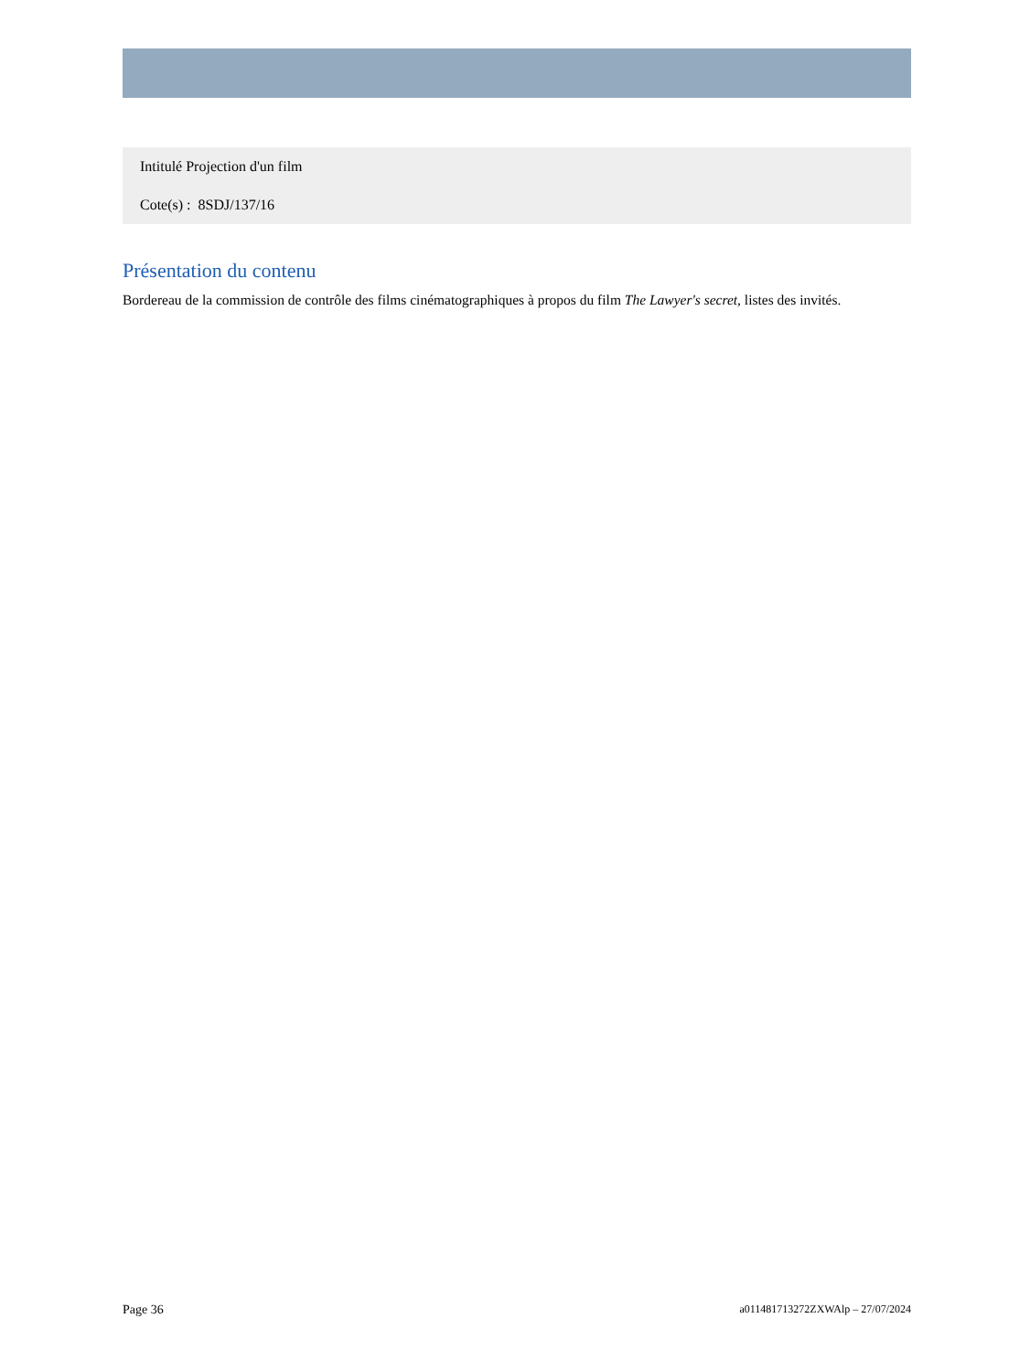Intitulé Projection d'un film
Cote(s) : 8SDJ/137/16
Présentation du contenu
Bordereau de la commission de contrôle des films cinématographiques à propos du film The Lawyer's secret, listes des invités.
Page 36 a011481713272ZXWAlp – 27/07/2024